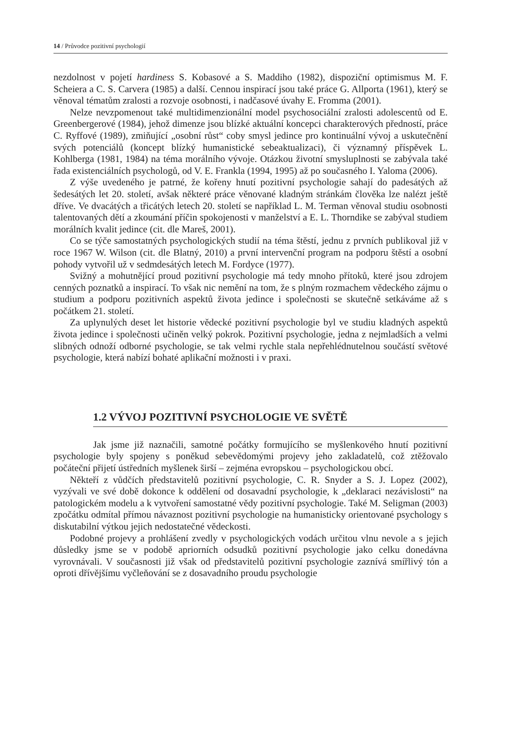14 / Průvodce pozitivní psychologií
nezdolnost v pojetí hardiness S. Kobasové a S. Maddiho (1982), dispoziční optimismus M. F. Scheiera a C. S. Carvera (1985) a další. Cennou inspirací jsou také práce G. Allporta (1961), který se věnoval tématům zralosti a rozvoje osobnosti, i nadčasové úvahy E. Fromma (2001).
Nelze nevzpomenout také multidimenzionální model psychosociální zralosti adolescentů od E. Greenbergerové (1984), jehož dimenze jsou blízké aktuální koncepci charakterových předností, práce C. Ryffové (1989), zmiňující „osobní růst“ coby smysl jedince pro kontinuální vývoj a uskutečnění svých potenciálů (koncept blízký humanistické sebeaktualizaci), či významný příspěvek L. Kohlberga (1981, 1984) na téma morálního vývoje. Otázkou životní smysluplnosti se zabývala také řada existenciálních psychologů, od V. E. Frankla (1994, 1995) až po současného I. Yaloma (2006).
Z výše uvedeného je patrné, že kořeny hnutí pozitivní psychologie sahají do padesátých až šedesátých let 20. století, avšak některé práce věnované kladným stránkám člověka lze nalézt ještě dříve. Ve dvacátých a třicátých letech 20. století se například L. M. Terman věnoval studiu osobnosti talentovaných dětí a zkoumání příčin spokojenosti v manželství a E. L. Thorndike se zabýval studiem morálních kvalit jedince (cit. dle Mareš, 2001).
Co se týče samostatných psychologických studií na téma štěstí, jednu z prvních publikoval již v roce 1967 W. Wilson (cit. dle Blatný, 2010) a první intervenční program na podporu štěstí a osobní pohody vytvořil už v sedmdesátých letech M. Fordyce (1977).
Svižný a mohutnějící proud pozitivní psychologie má tedy mnoho přítoků, které jsou zdrojem cenných poznatků a inspirací. To však nic nemění na tom, že s plným rozmachem vědeckého zájmu o studium a podporu pozitivních aspektů života jedince i společnosti se skutečně setkáváme až s počátkem 21. století.
Za uplynulých deset let historie vědecké pozitivní psychologie byl ve studiu kladných aspektů života jedince i společnosti učiněn velký pokrok. Pozitivní psychologie, jedna z nejmladších a velmi slibných odnoží odborné psychologie, se tak velmi rychle stala nepřehlédnutelnou součástí světové psychologie, která nabízí bohaté aplikační možnosti i v praxi.
1.2 VÝVOJ POZITIVNÍ PSYCHOLOGIE VE SVĚTĚ
Jak jsme již naznačili, samotné počátky formujícího se myšlenkového hnutí pozitivní psychologie byly spojeny s poněkud sebevědomými projevy jeho zakladatelů, což ztěžovalo počáteční přijetí ústředních myšlenek širší – zejména evropskou – psychologickou obcí.
Někteří z vůdčích představitelů pozitivní psychologie, C. R. Snyder a S. J. Lopez (2002), vyzývali ve své době dokonce k oddělení od dosavadní psychologie, k „deklaraci nezávislosti“ na patologickém modelu a k vytvoření samostatné vědy pozitivní psychologie. Také M. Seligman (2003) zpočátku odmítal přímou návaznost pozitivní psychologie na humanisticky orientované psychology s diskutabilní výtkou jejich nedostatečné vědeckosti.
Podobné projevy a prohlášení zvedly v psychologických vodách určitou vlnu nevole a s jejich důsledky jsme se v podobě apriorních odsudků pozitivní psychologie jako celku donedávna vyrovnávali. V současnosti již však od představitelů pozitivní psychologie zaznívá smířlivý tón a oproti dřívějšímu vyčleňování se z dosavadního proudu psychologie